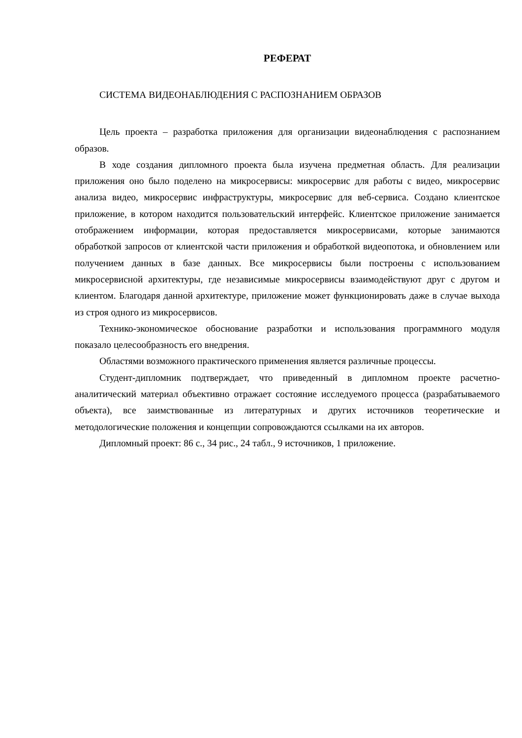РЕФЕРАТ
СИСТЕМА ВИДЕОНАБЛЮДЕНИЯ С РАСПОЗНАНИЕМ ОБРАЗОВ
Цель проекта – разработка приложения для организации видеонаблюдения с распознанием образов.
В ходе создания дипломного проекта была изучена предметная область. Для реализации приложения оно было поделено на микросервисы: микросервис для работы с видео, микросервис анализа видео, микросервис инфраструктуры, микросервис для веб-сервиса. Создано клиентское приложение, в котором находится пользовательский интерфейс. Клиентское приложение занимается отображением информации, которая предоставляется микросервисами, которые занимаются обработкой запросов от клиентской части приложения и обработкой видеопотока, и обновлением или получением данных в базе данных. Все микросервисы были построены с использованием микросервисной архитектуры, где независимые микросервисы взаимодействуют друг с другом и клиентом. Благодаря данной архитектуре, приложение может функционировать даже в случае выхода из строя одного из микросервисов.
Технико-экономическое обоснование разработки и использования программного модуля показало целесообразность его внедрения.
Областями возможного практического применения является различные процессы.
Студент-дипломник подтверждает, что приведенный в дипломном проекте расчетно-аналитический материал объективно отражает состояние исследуемого процесса (разрабатываемого объекта), все заимствованные из литературных и других источников теоретические и методологические положения и концепции сопровождаются ссылками на их авторов.
Дипломный проект: 86 с., 34 рис., 24 табл., 9 источников, 1 приложение.